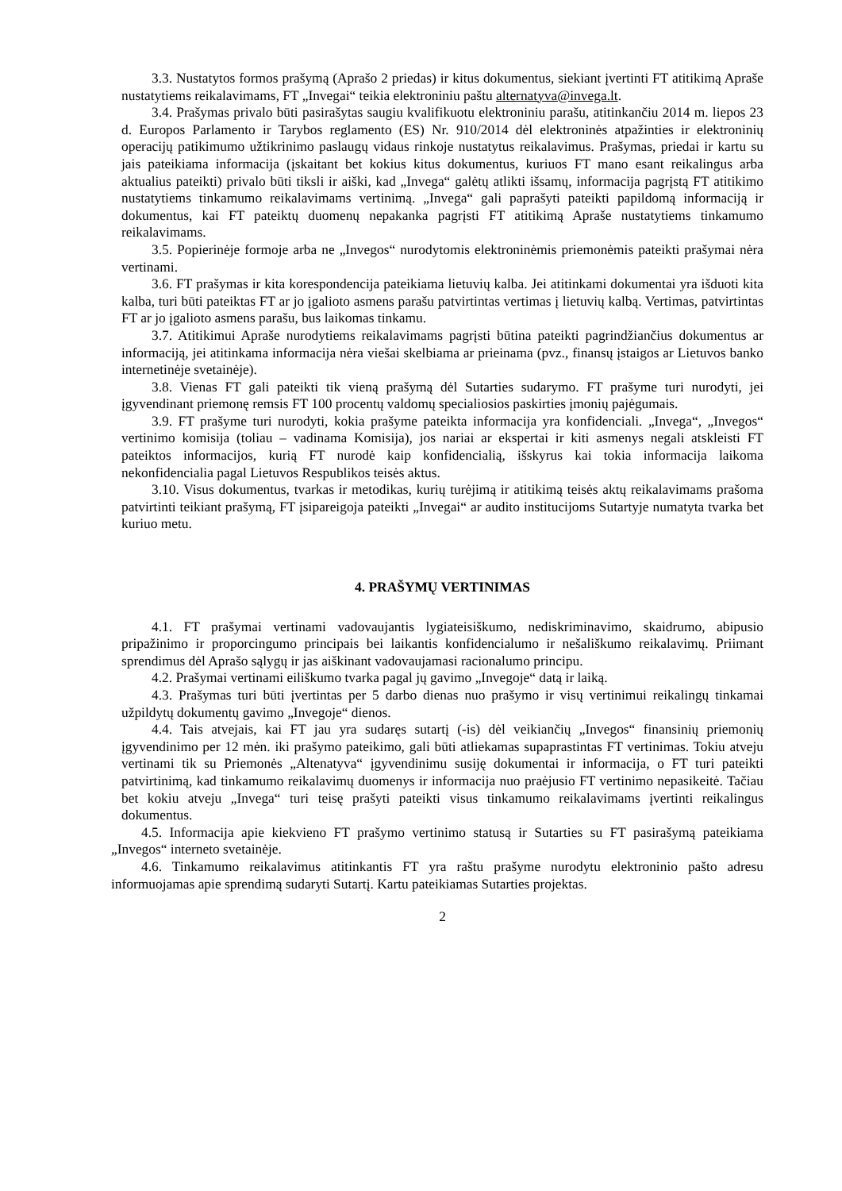3.3. Nustatytos formos prašymą (Aprašo 2 priedas) ir kitus dokumentus, siekiant įvertinti FT atitikimą Apraše nustatytiems reikalavimams, FT „Invegai“ teikia elektroniniu paštu alternatyva@invega.lt.
3.4. Prašymas privalo būti pasirašytas saugiu kvalifikuotu elektroniniu parašu, atitinkančiu 2014 m. liepos 23 d. Europos Parlamento ir Tarybos reglamento (ES) Nr. 910/2014 dėl elektroninės atpažinties ir elektroninių operacijų patikimumo užtikrinimo paslaugų vidaus rinkoje nustatytus reikalavimus. Prašymas, priedai ir kartu su jais pateikiama informacija (įskaitant bet kokius kitus dokumentus, kuriuos FT mano esant reikalingus arba aktualius pateikti) privalo būti tiksli ir aiški, kad „Invega“ galėtų atlikti išsamų, informacija pagrįstą FT atitikimo nustatytiems tinkamumo reikalavimams vertinimą. „Invega“ gali paprašyti pateikti papildomą informaciją ir dokumentus, kai FT pateiktų duomenų nepakanka pagrįsti FT atitikimą Apraše nustatytiems tinkamumo reikalavimams.
3.5. Popierinėje formoje arba ne „Invegos“ nurodytomis elektroninėmis priemonėmis pateikti prašymai nėra vertinami.
3.6. FT prašymas ir kita korespondencija pateikiama lietuvių kalba. Jei atitinkami dokumentai yra išduoti kita kalba, turi būti pateiktas FT ar jo įgalioto asmens parašu patvirtintas vertimas į lietuvių kalbą. Vertimas, patvirtintas FT ar jo įgalioto asmens parašu, bus laikomas tinkamu.
3.7. Atitikimui Apraše nurodytiems reikalavimams pagrįsti būtina pateikti pagrindžiančius dokumentus ar informaciją, jei atitinkama informacija nėra viešai skelbiama ar prieinama (pvz., finansų įstaigos ar Lietuvos banko internetinėje svetainėje).
3.8. Vienas FT gali pateikti tik vieną prašymą dėl Sutarties sudarymo. FT prašyme turi nurodyti, jei įgyvendinant priemonę remsis FT 100 procentų valdomų specialiosios paskirties įmonių pajėgumais.
3.9. FT prašyme turi nurodyti, kokia prašyme pateikta informacija yra konfidenciali. „Invega“, „Invegos“ vertinimo komisija (toliau – vadinama Komisija), jos nariai ar ekspertai ir kiti asmenys negali atskleisti FT pateiktos informacijos, kurią FT nurodė kaip konfidencialią, išskyrus kai tokia informacija laikoma nekonfidencialia pagal Lietuvos Respublikos teisės aktus.
3.10. Visus dokumentus, tvarkas ir metodikas, kurių turėjimą ir atitikimą teisės aktų reikalavimams prašoma patvirtinti teikiant prašymą, FT įsipareigoja pateikti „Invegai“ ar audito institucijoms Sutartyje numatyta tvarka bet kuriuo metu.
4. PRAŠYMŲ VERTINIMAS
4.1. FT prašymai vertinami vadovaujantis lygiateisiškumo, nediskriminavimo, skaidrumo, abipusio pripažinimo ir proporcingumo principais bei laikantis konfidencialumo ir nešališkumo reikalavimų. Priimant sprendimus dėl Aprašo sąlygų ir jas aiškinant vadovaujamasi racionalumo principu.
4.2. Prašymai vertinami eiliškumo tvarka pagal jų gavimo „Invegoje“ datą ir laiką.
4.3. Prašymas turi būti įvertintas per 5 darbo dienas nuo prašymo ir visų vertinimui reikalingų tinkamai užpildytų dokumentų gavimo „Invegoje“ dienos.
4.4. Tais atvejais, kai FT jau yra sudaręs sutartį (-is) dėl veikiančių „Invegos“ finansinių priemonių įgyvendinimo per 12 mėn. iki prašymo pateikimo, gali būti atliekamas supaprastintas FT vertinimas. Tokiu atveju vertinami tik su Priemonės „Altenatyva“ įgyvendinimu susiję dokumentai ir informacija, o FT turi pateikti patvirtinimą, kad tinkamumo reikalavimų duomenys ir informacija nuo praėjusio FT vertinimo nepasikeitė. Tačiau bet kokiu atveju „Invega“ turi teisę prašyti pateikti visus tinkamumo reikalavimams įvertinti reikalingus dokumentus.
4.5. Informacija apie kiekvieno FT prašymo vertinimo statusą ir Sutarties su FT pasirašymą pateikiama „Invegos“ interneto svetainėje.
4.6. Tinkamumo reikalavimus atitinkantis FT yra raštu prašyme nurodytu elektroninio pašto adresu informuojamas apie sprendimą sudaryti Sutartį. Kartu pateikiamas Sutarties projektas.
2